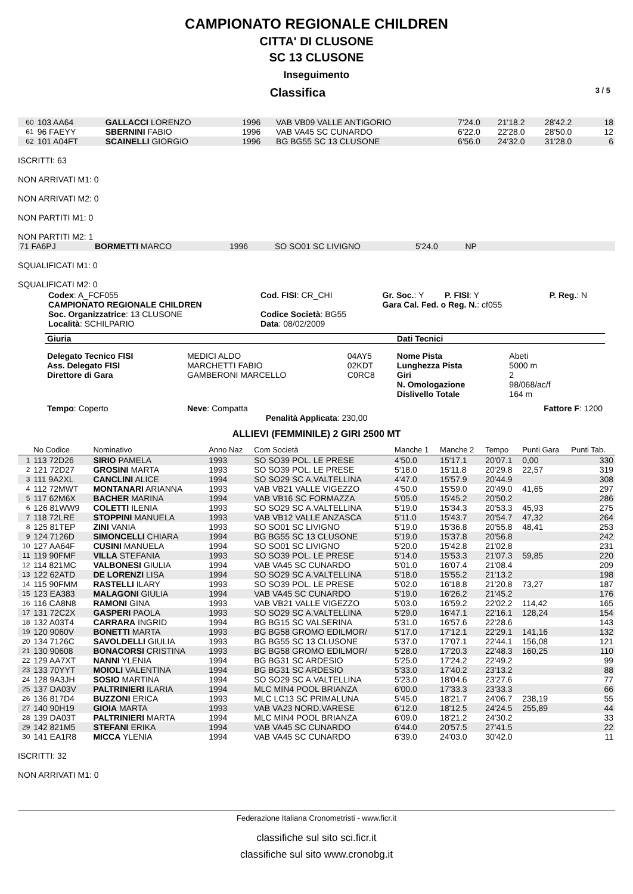CAMPIONATO REGIONALE CHILDREN
CITTA' DI CLUSONE
SC 13 CLUSONE
Inseguimento
Classifica 3 / 5
| 60 | 103 AA64 | GALLACCI LORENZO | 1996 | VAB VB09 VALLE ANTIGORIO | 7'24.0 | 21'18.2 | 28'42.2 | | 18 |
| 61 | 96 FAEYY | SBERNINI FABIO | 1996 | VAB VA45 SC CUNARDO | 6'22.0 | 22'28.0 | 28'50.0 | | 12 |
| 62 | 101 A04FT | SCAINELLI GIORGIO | 1996 | BG BG55 SC 13 CLUSONE | 6'56.0 | 24'32.0 | 31'28.0 | | 6 |
ISCRITTI: 63
NON ARRIVATI M1: 0
NON ARRIVATI M2: 0
NON PARTITI M1: 0
NON PARTITI M2: 1
| 71 FA6PJ | BORMETTI MARCO | 1996 | SO SO01 SC LIVIGNO | 5'24.0 | NP | |
SQUALIFICATI M1: 0
SQUALIFICATI M2: 0
| Codex : A_FCF055 CAMPIONATO REGIONALE CHILDREN Soc. Organizzatrice : 13 CLUSONE Località : SCHILPARIO | Cod. FISI : CR_CHI Codice Società : BG55 Data : 08/02/2009 | Gr. Soc. : Y P. FISI : Y Gara Cal. Fed. o Reg. N. : cf055 | P. Reg. : N |
| Giuria | | | Dati Tecnici | |
| Delegato Tecnico FISI Ass. Delegato FISI Direttore di Gara | MEDICI ALDO MARCHETTI FABIO GAMBERONI MARCELLO | 04AY5 02KDT C0RC8 | Nome Pista Lunghezza Pista Giri N. Omologazione Dislivello Totale | Abeti 5000 m 2 98/068/ac/f 164 m |
| Tempo : Coperto | Neve : Compatta | | | Fattore F : 1200 |
Penalità Applicata: 230,00
ALLIEVI (FEMMINILE) 2 GIRI 2500 MT
| | No Codice | Nominativo | Anno Naz | Com Società | Manche 1 | Manche 2 | Tempo | Punti Gara | Punti Tab. |
| --- | --- | --- | --- | --- | --- | --- | --- | --- | --- |
| 1 | 113 72D26 | SIRIO PAMELA | 1993 | SO SO39 POL. LE PRESE | 4'50.0 | 15'17.1 | 20'07.1 | 0,00 | 330 |
| 2 | 121 72D27 | GROSINI MARTA | 1993 | SO SO39 POL. LE PRESE | 5'18.0 | 15'11.8 | 20'29.8 | 22,57 | 319 |
| 3 | 111 9A2XL | CANCLINI ALICE | 1994 | SO SO29 SC A.VALTELLINA | 4'47.0 | 15'57.9 | 20'44.9 | | 308 |
| 4 | 112 72MWT | MONTANARI ARIANNA | 1993 | VAB VB21 VALLE VIGEZZO | 4'50.0 | 15'59.0 | 20'49.0 | 41,65 | 297 |
| 5 | 117 62M6X | BACHER MARINA | 1994 | VAB VB16 SC FORMAZZA | 5'05.0 | 15'45.2 | 20'50.2 | | 286 |
| 6 | 126 81WW9 | COLETTI ILENIA | 1993 | SO SO29 SC A.VALTELLINA | 5'19.0 | 15'34.3 | 20'53.3 | 45,93 | 275 |
| 7 | 118 72LRE | STOPPINI MANUELA | 1993 | VAB VB12 VALLE ANZASCA | 5'11.0 | 15'43.7 | 20'54.7 | 47,32 | 264 |
| 8 | 125 81TEP | ZINI VANIA | 1993 | SO SO01 SC LIVIGNO | 5'19.0 | 15'36.8 | 20'55.8 | 48,41 | 253 |
| 9 | 124 7126D | SIMONCELLI CHIARA | 1994 | BG BG55 SC 13 CLUSONE | 5'19.0 | 15'37.8 | 20'56.8 | | 242 |
| 10 | 127 AA64F | CUSINI MANUELA | 1994 | SO SO01 SC LIVIGNO | 5'20.0 | 15'42.8 | 21'02.8 | | 231 |
| 11 | 119 90FMF | VILLA STEFANIA | 1993 | SO SO39 POL. LE PRESE | 5'14.0 | 15'53.3 | 21'07.3 | 59,85 | 220 |
| 12 | 114 821MC | VALBONESI GIULIA | 1994 | VAB VA45 SC CUNARDO | 5'01.0 | 16'07.4 | 21'08.4 | | 209 |
| 13 | 122 62ATD | DE LORENZI LISA | 1994 | SO SO29 SC A.VALTELLINA | 5'18.0 | 15'55.2 | 21'13.2 | | 198 |
| 14 | 115 90FMM | RASTELLI ILARY | 1993 | SO SO39 POL. LE PRESE | 5'02.0 | 16'18.8 | 21'20.8 | 73,27 | 187 |
| 15 | 123 EA383 | MALAGONI GIULIA | 1994 | VAB VA45 SC CUNARDO | 5'19.0 | 16'26.2 | 21'45.2 | | 176 |
| 16 | 116 CA8N8 | RAMONI GINA | 1993 | VAB VB21 VALLE VIGEZZO | 5'03.0 | 16'59.2 | 22'02.2 | 114,42 | 165 |
| 17 | 131 72C2X | GASPERI PAOLA | 1993 | SO SO29 SC A.VALTELLINA | 5'29.0 | 16'47.1 | 22'16.1 | 128,24 | 154 |
| 18 | 132 A03T4 | CARRARA INGRID | 1994 | BG BG15 SC VALSERINA | 5'31.0 | 16'57.6 | 22'28.6 | | 143 |
| 19 | 120 9060V | BONETTI MARTA | 1993 | BG BG58 GROMO EDILMOR/ | 5'17.0 | 17'12.1 | 22'29.1 | 141,16 | 132 |
| 20 | 134 7126C | SAVOLDELLI GIULIA | 1993 | BG BG55 SC 13 CLUSONE | 5'37.0 | 17'07.1 | 22'44.1 | 156,08 | 121 |
| 21 | 130 90608 | BONACORSI CRISTINA | 1993 | BG BG58 GROMO EDILMOR/ | 5'28.0 | 17'20.3 | 22'48.3 | 160,25 | 110 |
| 22 | 129 AA7XT | NANNI YLENIA | 1994 | BG BG31 SC ARDESIO | 5'25.0 | 17'24.2 | 22'49.2 | | 99 |
| 23 | 133 70YYT | MOIOLI VALENTINA | 1994 | BG BG31 SC ARDESIO | 5'33.0 | 17'40.2 | 23'13.2 | | 88 |
| 24 | 128 9A3JH | SOSIO MARTINA | 1994 | SO SO29 SC A.VALTELLINA | 5'23.0 | 18'04.6 | 23'27.6 | | 77 |
| 25 | 137 DA03V | PALTRINIERI ILARIA | 1994 | MLC MIN4 POOL BRIANZA | 6'00.0 | 17'33.3 | 23'33.3 | | 66 |
| 26 | 136 817D4 | BUZZONI ERICA | 1993 | MLC LC13 SC PRIMALUNA | 5'45.0 | 18'21.7 | 24'06.7 | 238,19 | 55 |
| 27 | 140 90H19 | GIOIA MARTA | 1993 | VAB VA23 NORD.VARESE | 6'12.0 | 18'12.5 | 24'24.5 | 255,89 | 44 |
| 28 | 139 DA03T | PALTRINIERI MARTA | 1994 | MLC MIN4 POOL BRIANZA | 6'09.0 | 18'21.2 | 24'30.2 | | 33 |
| 29 | 142 821M5 | STEFANI ERIKA | 1994 | VAB VA45 SC CUNARDO | 6'44.0 | 20'57.5 | 27'41.5 | | 22 |
| 30 | 141 EA1R8 | MICCA YLENIA | 1994 | VAB VA45 SC CUNARDO | 6'39.0 | 24'03.0 | 30'42.0 | | 11 |
ISCRITTI: 32
NON ARRIVATI M1: 0
Federazione Italiana Cronometristi - www.ficr.it
classifiche sul sito sci.ficr.it
classifiche sul sito www.cronobg.it